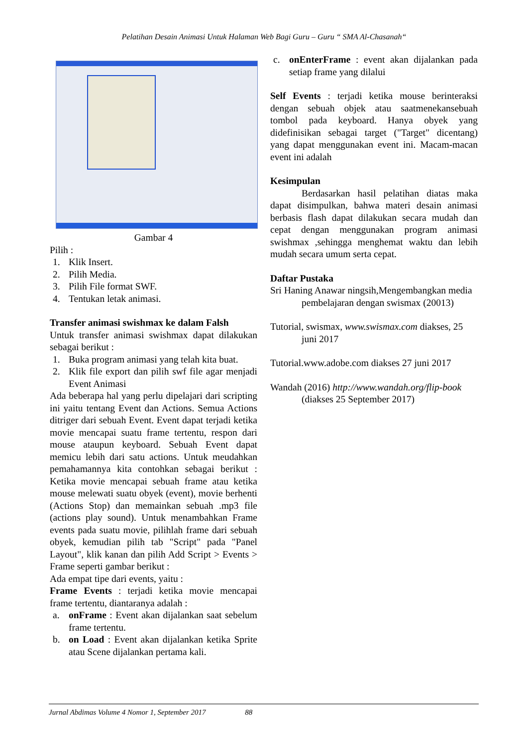Pelatihan Desain Animasi Untuk Halaman Web Bagi Guru – Guru “ SMA Al-Chasanah“
Gambar 4
Pilih :
1. Klik Insert.
2. Pilih Media.
3. Pilih File format SWF.
4. Tentukan letak animasi.
Transfer animasi swishmax ke dalam Falsh
Untuk transfer animasi swishmax dapat dilakukan sebagai berikut :
1. Buka program animasi yang telah kita buat.
2. Klik file export dan pilih swf file agar menjadi Event Animasi
Ada beberapa hal yang perlu dipelajari dari scripting ini yaitu tentang Event dan Actions. Semua Actions ditriger dari sebuah Event. Event dapat terjadi ketika movie mencapai suatu frame tertentu, respon dari mouse ataupun keyboard. Sebuah Event dapat memicu lebih dari satu actions. Untuk meudahkan pemahamannya kita contohkan sebagai berikut : Ketika movie mencapai sebuah frame atau ketika mouse melewati suatu obyek (event), movie berhenti (Actions Stop) dan memainkan sebuah .mp3 file (actions play sound). Untuk menambahkan Frame events pada suatu movie, pilihlah frame dari sebuah obyek, kemudian pilih tab "Script" pada "Panel Layout", klik kanan dan pilih Add Script > Events > Frame seperti gambar berikut :
Ada empat tipe dari events, yaitu :
Frame Events : terjadi ketika movie mencapai frame tertentu, diantaranya adalah :
a. onFrame : Event akan dijalankan saat sebelum frame tertentu.
b. on Load : Event akan dijalankan ketika Sprite atau Scene dijalankan pertama kali.
c. onEnterFrame : event akan dijalankan pada setiap frame yang dilalui
Self Events : terjadi ketika mouse berinteraksi dengan sebuah objek atau saatmenekansebuah tombol pada keyboard. Hanya obyek yang didefinisikan sebagai target ("Target" dicentang) yang dapat menggunakan event ini. Macam-macan event ini adalah
Kesimpulan
Berdasarkan hasil pelatihan diatas maka dapat disimpulkan, bahwa materi desain animasi berbasis flash dapat dilakukan secara mudah dan cepat dengan menggunakan program animasi swishmax ,sehingga menghemat waktu dan lebih mudah secara umum serta cepat.
Daftar Pustaka
Sri Haning Anawar ningsih,Mengembangkan media pembelajaran dengan swismax (20013)
Tutorial, swismax, www.swismax.com diakses, 25 juni 2017
Tutorial.www.adobe.com diakses 27 juni 2017
Wandah (2016) http://www.wandah.org/flip-book (diakses 25 September 2017)
Jurnal Abdimas Volume 4 Nomor 1, September 2017 88